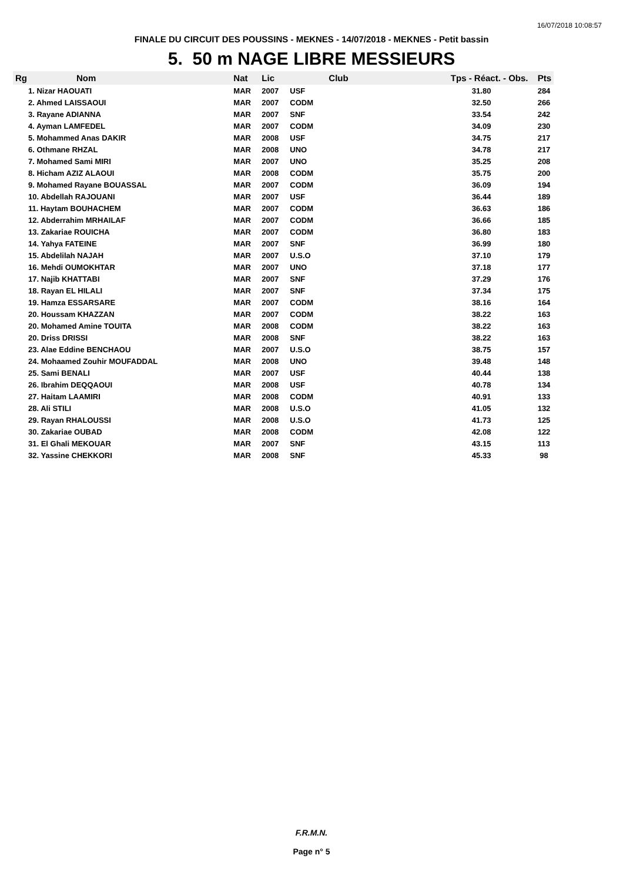16/07/2018 10:08:57
FINALE DU CIRCUIT DES POUSSINS - MEKNES - 14/07/2018 - MEKNES - Petit bassin
5. 50 m NAGE LIBRE MESSIEURS
| Rg | Nom | Nat | Lic | Club | Tps - Réact. - Obs. | Pts |
| --- | --- | --- | --- | --- | --- | --- |
| 1. Nizar HAOUATI | | MAR | 2007 | USF | 31.80 | 284 |
| 2. Ahmed LAISSAOUI | | MAR | 2007 | CODM | 32.50 | 266 |
| 3. Rayane ADIANNA | | MAR | 2007 | SNF | 33.54 | 242 |
| 4. Ayman LAMFEDEL | | MAR | 2007 | CODM | 34.09 | 230 |
| 5. Mohammed Anas DAKIR | | MAR | 2008 | USF | 34.75 | 217 |
| 6. Othmane RHZAL | | MAR | 2008 | UNO | 34.78 | 217 |
| 7. Mohamed Sami MIRI | | MAR | 2007 | UNO | 35.25 | 208 |
| 8. Hicham AZIZ ALAOUI | | MAR | 2008 | CODM | 35.75 | 200 |
| 9. Mohamed Rayane BOUASSAL | | MAR | 2007 | CODM | 36.09 | 194 |
| 10. Abdellah RAJOUANI | | MAR | 2007 | USF | 36.44 | 189 |
| 11. Haytam BOUHACHEM | | MAR | 2007 | CODM | 36.63 | 186 |
| 12. Abderrahim MRHAILAF | | MAR | 2007 | CODM | 36.66 | 185 |
| 13. Zakariae ROUICHA | | MAR | 2007 | CODM | 36.80 | 183 |
| 14. Yahya FATEINE | | MAR | 2007 | SNF | 36.99 | 180 |
| 15. Abdelilah NAJAH | | MAR | 2007 | U.S.O | 37.10 | 179 |
| 16. Mehdi OUMOKHTAR | | MAR | 2007 | UNO | 37.18 | 177 |
| 17. Najib KHATTABI | | MAR | 2007 | SNF | 37.29 | 176 |
| 18. Rayan EL HILALI | | MAR | 2007 | SNF | 37.34 | 175 |
| 19. Hamza ESSARSARE | | MAR | 2007 | CODM | 38.16 | 164 |
| 20. Houssam KHAZZAN | | MAR | 2007 | CODM | 38.22 | 163 |
| 20. Mohamed Amine TOUITA | | MAR | 2008 | CODM | 38.22 | 163 |
| 20. Driss DRISSI | | MAR | 2008 | SNF | 38.22 | 163 |
| 23. Alae Eddine BENCHAOU | | MAR | 2007 | U.S.O | 38.75 | 157 |
| 24. Mohaamed Zouhir MOUFADDAL | | MAR | 2008 | UNO | 39.48 | 148 |
| 25. Sami BENALI | | MAR | 2007 | USF | 40.44 | 138 |
| 26. Ibrahim DEQQAOUI | | MAR | 2008 | USF | 40.78 | 134 |
| 27. Haitam LAAMIRI | | MAR | 2008 | CODM | 40.91 | 133 |
| 28. Ali STILI | | MAR | 2008 | U.S.O | 41.05 | 132 |
| 29. Rayan RHALOUSSI | | MAR | 2008 | U.S.O | 41.73 | 125 |
| 30. Zakariae OUBAD | | MAR | 2008 | CODM | 42.08 | 122 |
| 31. El Ghali MEKOUAR | | MAR | 2007 | SNF | 43.15 | 113 |
| 32. Yassine CHEKKORI | | MAR | 2008 | SNF | 45.33 | 98 |
F.R.M.N.
Page n° 5